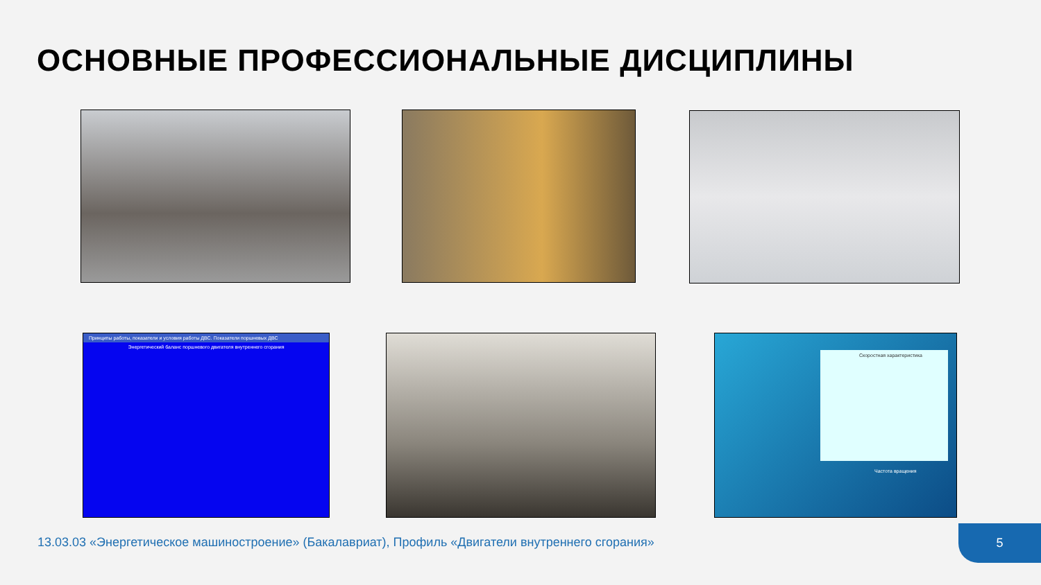ОСНОВНЫЕ ПРОФЕССИОНАЛЬНЫЕ ДИСЦИПЛИНЫ
Принципы работы, показатели и условия работы ДВС. Показатели поршневых ДВС
Энергетический баланс поршневого двигателя внутреннего сгорания
Скоростная характеристика
Частота вращения
13.03.03 «Энергетическое машиностроение» (Бакалавриат), Профиль «Двигатели внутреннего сгорания»
5